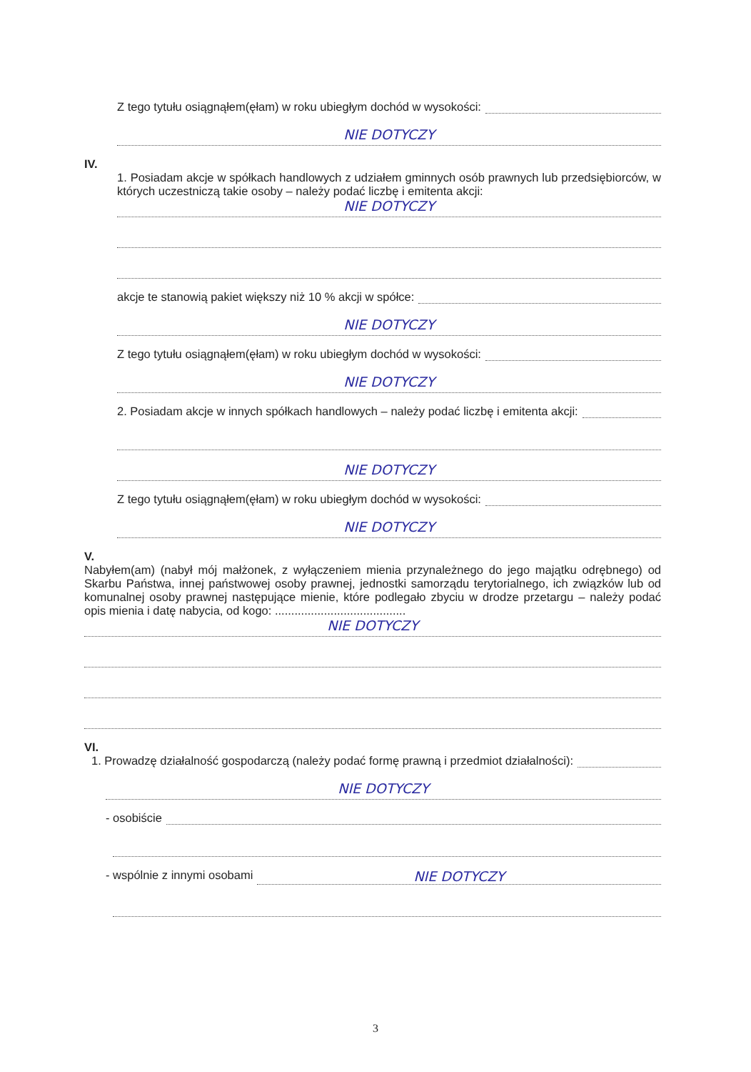Z tego tytułu osiągnąłem(ęłam) w roku ubiegłym dochód w wysokości:
NIE DOTYCZY
IV.
1. Posiadam akcje w spółkach handlowych z udziałem gminnych osób prawnych lub przedsiębiorców, w których uczestniczą takie osoby – należy podać liczbę i emitenta akcji:
NIE DOTYCZY
akcje te stanowią pakiet większy niż 10 % akcji w spółce:
NIE DOTYCZY
Z tego tytułu osiągnąłem(ęłam) w roku ubiegłym dochód w wysokości:
NIE DOTYCZY
2. Posiadam akcje w innych spółkach handlowych – należy podać liczbę i emitenta akcji:
NIE DOTYCZY
Z tego tytułu osiągnąłem(ęłam) w roku ubiegłym dochód w wysokości:
NIE DOTYCZY
V.
Nabyłem(am) (nabył mój małżonek, z wyłączeniem mienia przynależnego do jego majątku odrębnego) od Skarbu Państwa, innej państwowej osoby prawnej, jednostki samorządu terytorialnego, ich związków lub od komunalnej osoby prawnej następujące mienie, które podlegało zbyciu w drodze przetargu – należy podać opis mienia i datę nabycia, od kogo: ........................................
NIE DOTYCZY
VI.
1. Prowadzę działalność gospodarczą (należy podać formę prawną i przedmiot działalności):
NIE DOTYCZY
- osobiście
- wspólnie z innymi osobami NIE DOTYCZY
3